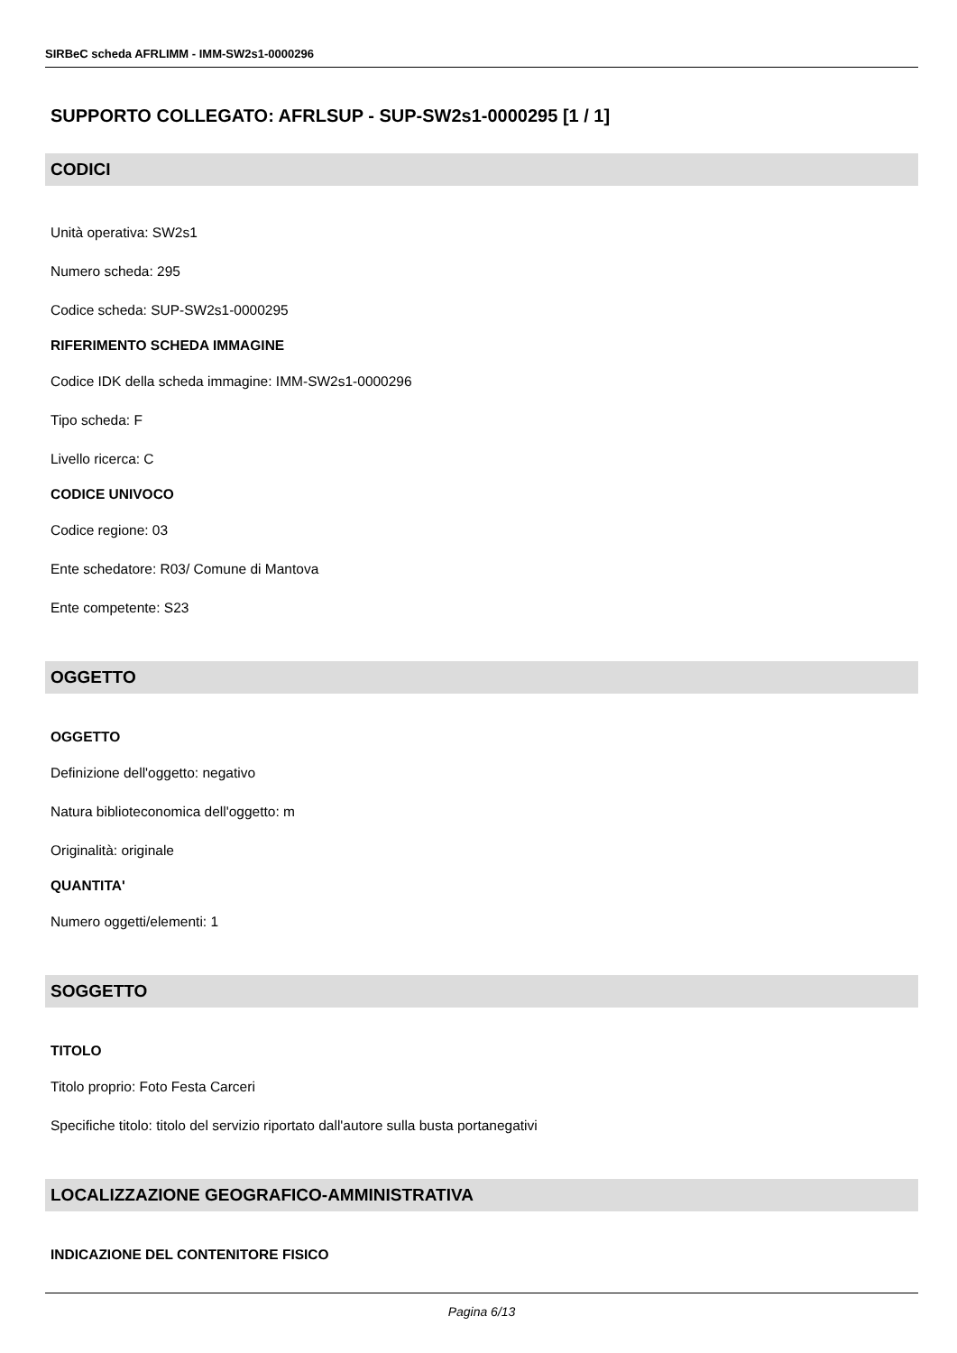SIRBeC scheda AFRLIMM - IMM-SW2s1-0000296
SUPPORTO COLLEGATO: AFRLSUP - SUP-SW2s1-0000295 [1 / 1]
CODICI
Unità operativa: SW2s1
Numero scheda: 295
Codice scheda: SUP-SW2s1-0000295
RIFERIMENTO SCHEDA IMMAGINE
Codice IDK della scheda immagine: IMM-SW2s1-0000296
Tipo scheda: F
Livello ricerca: C
CODICE UNIVOCO
Codice regione: 03
Ente schedatore: R03/ Comune di Mantova
Ente competente: S23
OGGETTO
OGGETTO
Definizione dell'oggetto: negativo
Natura biblioteconomica dell'oggetto: m
Originalità: originale
QUANTITA'
Numero oggetti/elementi: 1
SOGGETTO
TITOLO
Titolo proprio: Foto Festa Carceri
Specifiche titolo: titolo del servizio riportato dall'autore sulla busta portanegativi
LOCALIZZAZIONE GEOGRAFICO-AMMINISTRATIVA
INDICAZIONE DEL CONTENITORE FISICO
Pagina 6/13